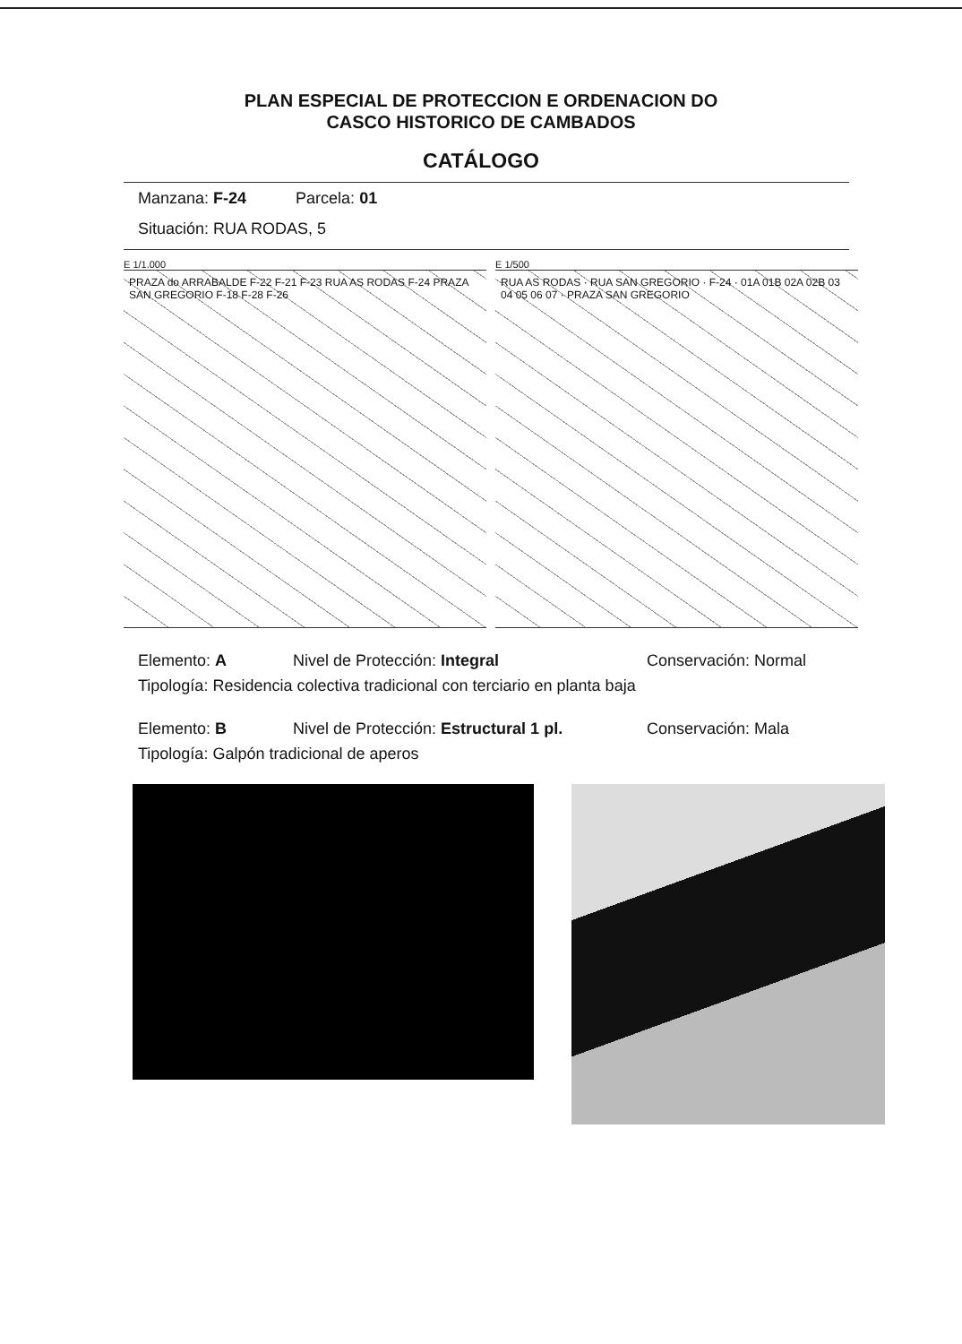PLAN ESPECIAL DE PROTECCION E ORDENACION DO
CASCO HISTORICO DE CAMBADOS
CATÁLOGO
Manzana: F-24 Parcela: 01
Situación: RUA RODAS, 5
E 1/1.000
PRAZA do ARRABALDE F-22 F-21 F-23 RUA AS RODAS F-24 PRAZA SAN GREGORIO F-18 F-28 F-26
E 1/500
RUA AS RODAS · RUA SAN GREGORIO · F-24 · 01A 01B 02A 02B 03 04 05 06 07 · PRAZA SAN GREGORIO
Elemento: A Nivel de Protección: Integral Conservación: Normal
Tipología: Residencia colectiva tradicional con terciario en planta baja
Elemento: B Nivel de Protección: Estructural 1 pl. Conservación: Mala
Tipología: Galpón tradicional de aperos